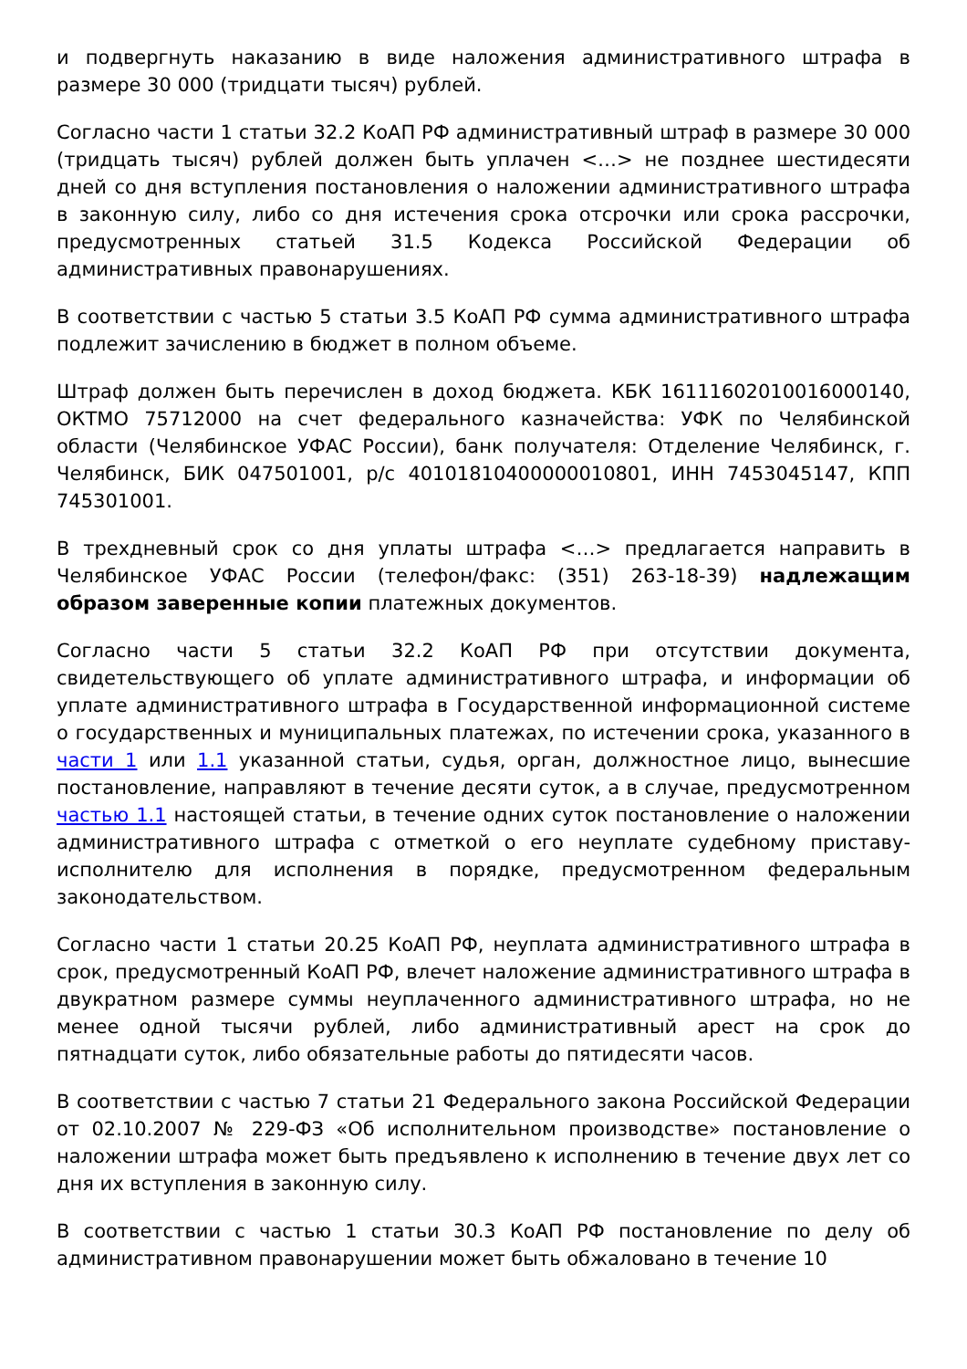и подвергнуть наказанию в виде наложения административного штрафа в размере 30 000 (тридцати тысяч) рублей.
Согласно части 1 статьи 32.2 КоАП РФ административный штраф в размере 30 000 (тридцать тысяч) рублей должен быть уплачен <…> не позднее шестидесяти дней со дня вступления постановления о наложении административного штрафа в законную силу, либо со дня истечения срока отсрочки или срока рассрочки, предусмотренных статьей 31.5 Кодекса Российской Федерации об административных правонарушениях.
В соответствии с частью 5 статьи 3.5 КоАП РФ сумма административного штрафа подлежит зачислению в бюджет в полном объеме.
Штраф должен быть перечислен в доход бюджета. КБК 16111602010016000140, ОКТМО 75712000 на счет федерального казначейства: УФК по Челябинской области (Челябинское УФАС России), банк получателя: Отделение Челябинск, г. Челябинск, БИК 047501001, р/с 40101810400000010801, ИНН 7453045147, КПП 745301001.
В трехдневный срок со дня уплаты штрафа <…> предлагается направить в Челябинское УФАС России (телефон/факс: (351) 263-18-39) надлежащим образом заверенные копии платежных документов.
Согласно части 5 статьи 32.2 КоАП РФ при отсутствии документа, свидетельствующего об уплате административного штрафа, и информации об уплате административного штрафа в Государственной информационной системе о государственных и муниципальных платежах, по истечении срока, указанного в части 1 или 1.1 указанной статьи, судья, орган, должностное лицо, вынесшие постановление, направляют в течение десяти суток, а в случае, предусмотренном частью 1.1 настоящей статьи, в течение одних суток постановление о наложении административного штрафа с отметкой о его неуплате судебному приставу-исполнителю для исполнения в порядке, предусмотренном федеральным законодательством.
Согласно части 1 статьи 20.25 КоАП РФ, неуплата административного штрафа в срок, предусмотренный КоАП РФ, влечет наложение административного штрафа в двукратном размере суммы неуплаченного административного штрафа, но не менее одной тысячи рублей, либо административный арест на срок до пятнадцати суток, либо обязательные работы до пятидесяти часов.
В соответствии с частью 7 статьи 21 Федерального закона Российской Федерации от 02.10.2007 № 229-ФЗ «Об исполнительном производстве» постановление о наложении штрафа может быть предъявлено к исполнению в течение двух лет со дня их вступления в законную силу.
В соответствии с частью 1 статьи 30.3 КоАП РФ постановление по делу об административном правонарушении может быть обжаловано в течение 10